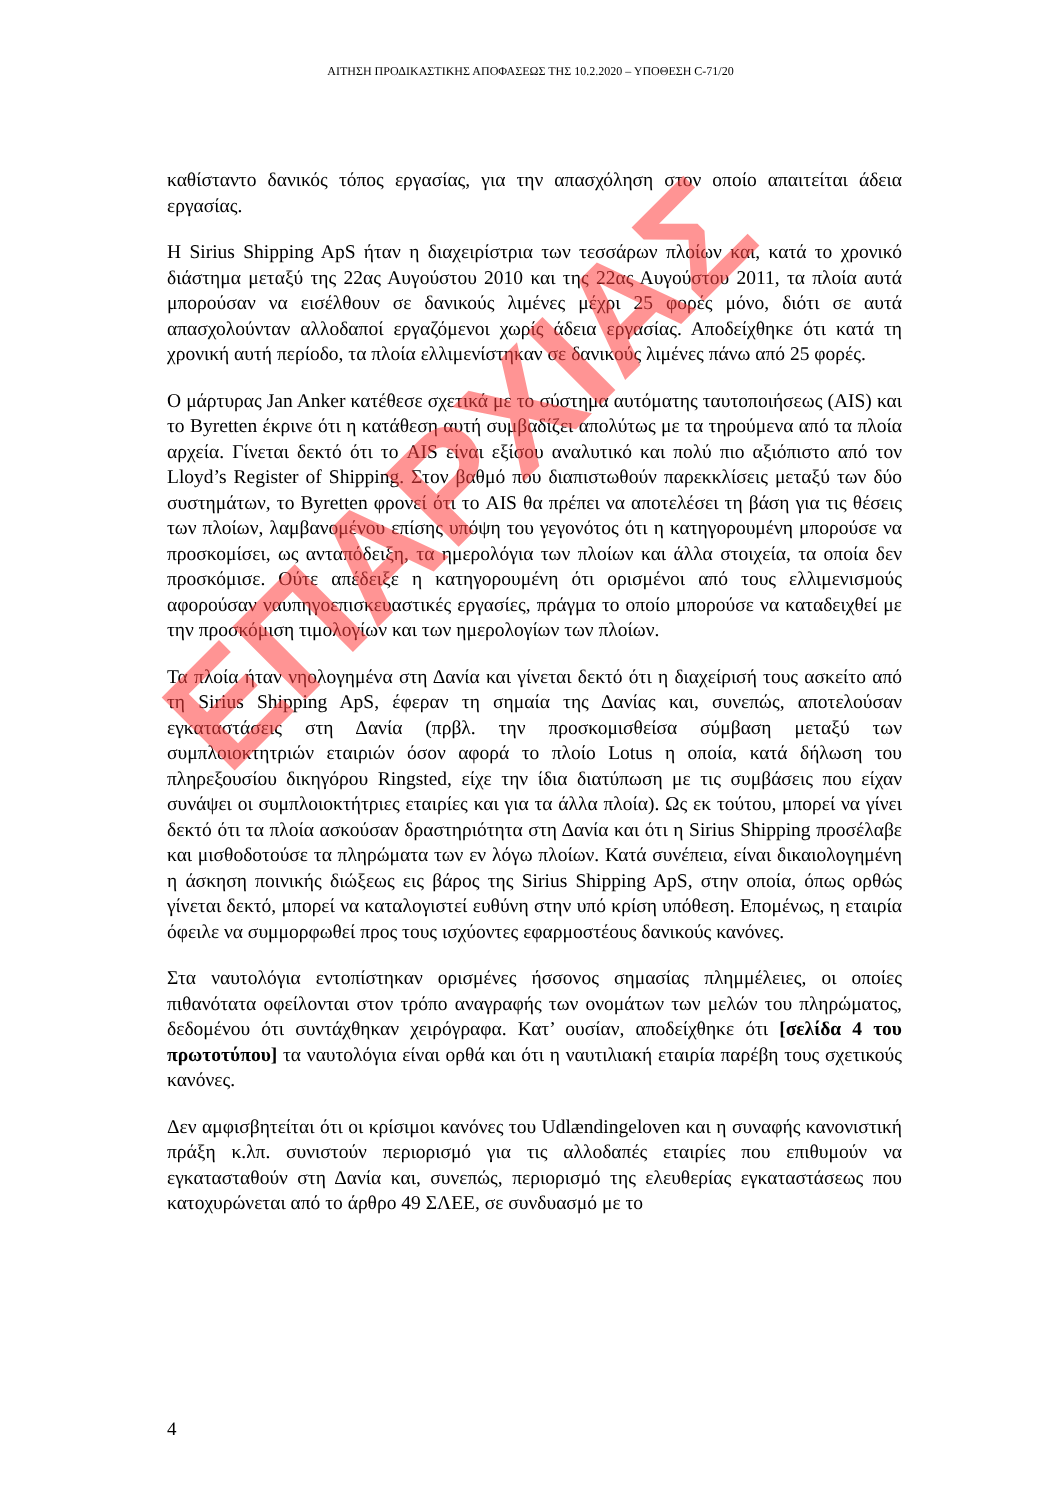ΑΙΤΗΣΗ ΠΡΟΔΙΚΑΣΤΙΚΗΣ ΑΠΟΦΑΣΕΩΣ ΤΗΣ 10.2.2020 – ΥΠΟΘΕΣΗ C-71/20
καθίσταντο δανικός τόπος εργασίας, για την απασχόληση στον οποίο απαιτείται άδεια εργασίας.
Η Sirius Shipping ApS ήταν η διαχειρίστρια των τεσσάρων πλοίων και, κατά το χρονικό διάστημα μεταξύ της 22ας Αυγούστου 2010 και της 22ας Αυγούστου 2011, τα πλοία αυτά μπορούσαν να εισέλθουν σε δανικούς λιμένες μέχρι 25 φορές μόνο, διότι σε αυτά απασχολούνταν αλλοδαποί εργαζόμενοι χωρίς άδεια εργασίας. Αποδείχθηκε ότι κατά τη χρονική αυτή περίοδο, τα πλοία ελλιμενίστηκαν σε δανικούς λιμένες πάνω από 25 φορές.
Ο μάρτυρας Jan Anker κατέθεσε σχετικά με το σύστημα αυτόματης ταυτοποιήσεως (AIS) και το Byretten έκρινε ότι η κατάθεση αυτή συμβαδίζει απολύτως με τα τηρούμενα από τα πλοία αρχεία. Γίνεται δεκτό ότι το AIS είναι εξίσου αναλυτικό και πολύ πιο αξιόπιστο από τον Lloyd’s Register of Shipping. Στον βαθμό που διαπιστωθούν παρεκκλίσεις μεταξύ των δύο συστημάτων, το Byretten φρονεί ότι το AIS θα πρέπει να αποτελέσει τη βάση για τις θέσεις των πλοίων, λαμβανομένου επίσης υπόψη του γεγονότος ότι η κατηγορουμένη μπορούσε να προσκομίσει, ως ανταπόδειξη, τα ημερολόγια των πλοίων και άλλα στοιχεία, τα οποία δεν προσκόμισε. Ούτε απέδειξε η κατηγορουμένη ότι ορισμένοι από τους ελλιμενισμούς αφορούσαν ναυπηγοεπισκευαστικές εργασίες, πράγμα το οποίο μπορούσε να καταδειχθεί με την προσκόμιση τιμολογίων και των ημερολογίων των πλοίων.
Τα πλοία ήταν νηολογημένα στη Δανία και γίνεται δεκτό ότι η διαχείρισή τους ασκείτο από τη Sirius Shipping ApS, έφεραν τη σημαία της Δανίας και, συνεπώς, αποτελούσαν εγκαταστάσεις στη Δανία (πρβλ. την προσκομισθείσα σύμβαση μεταξύ των συμπλοιοκτητριών εταιριών όσον αφορά το πλοίο Lotus η οποία, κατά δήλωση του πληρεξουσίου δικηγόρου Ringsted, είχε την ίδια διατύπωση με τις συμβάσεις που είχαν συνάψει οι συμπλοιοκτήτριες εταιρίες και για τα άλλα πλοία). Ως εκ τούτου, μπορεί να γίνει δεκτό ότι τα πλοία ασκούσαν δραστηριότητα στη Δανία και ότι η Sirius Shipping προσέλαβε και μισθοδοτούσε τα πληρώματα των εν λόγω πλοίων. Κατά συνέπεια, είναι δικαιολογημένη η άσκηση ποινικής διώξεως εις βάρος της Sirius Shipping ApS, στην οποία, όπως ορθώς γίνεται δεκτό, μπορεί να καταλογιστεί ευθύνη στην υπό κρίση υπόθεση. Επομένως, η εταιρία όφειλε να συμμορφωθεί προς τους ισχύοντες εφαρμοστέους δανικούς κανόνες.
Στα ναυτολόγια εντοπίστηκαν ορισμένες ήσσονος σημασίας πλημμέλειες, οι οποίες πιθανότατα οφείλονται στον τρόπο αναγραφής των ονομάτων των μελών του πληρώματος, δεδομένου ότι συντάχθηκαν χειρόγραφα. Κατ’ ουσίαν, αποδείχθηκε ότι [σελίδα 4 του πρωτοτύπου] τα ναυτολόγια είναι ορθά και ότι η ναυτιλιακή εταιρία παρέβη τους σχετικούς κανόνες.
Δεν αμφισβητείται ότι οι κρίσιμοι κανόνες του Udlændingeloven και η συναφής κανονιστική πράξη κ.λπ. συνιστούν περιορισμό για τις αλλοδαπές εταιρίες που επιθυμούν να εγκατασταθούν στη Δανία και, συνεπώς, περιορισμό της ελευθερίας εγκαταστάσεως που κατοχυρώνεται από το άρθρο 49 ΣΛΕΕ, σε συνδυασμό με το
4
ΕΠΑΡΧΙΑΣ